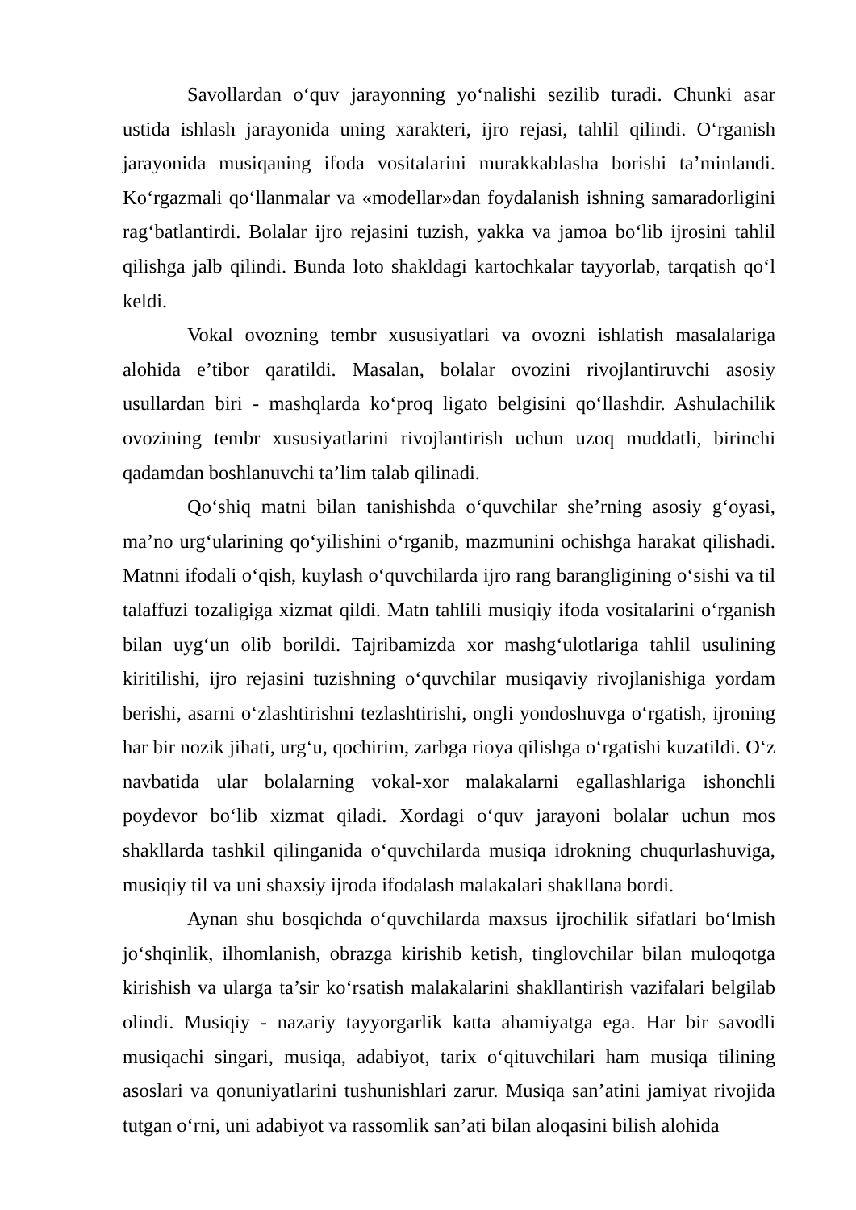Savollardan o‘quv jarayonning yo‘nalishi sezilib turadi. Chunki asar ustida ishlash jarayonida uning xarakteri, ijro rejasi, tahlil qilindi. O‘rganish jarayonida musiqaning ifoda vositalarini murakkablasha borishi ta’minlandi. Ko‘rgazmali qo‘llanmalar va «modellar»dan foydalanish ishning samaradorligini rag‘batlantirdi. Bolalar ijro rejasini tuzish, yakka va jamoa bo‘lib ijrosini tahlil qilishga jalb qilindi. Bunda loto shakldagi kartochkalar tayyorlab, tarqatish qo‘l keldi.
Vokal ovozning tembr xususiyatlari va ovozni ishlatish masalalariga alohida e’tibor qaratildi. Masalan, bolalar ovozini rivojlantiruvchi asosiy usullardan biri - mashqlarda ko‘proq ligato belgisini qo‘llashdir. Ashulachilik ovozining tembr xususiyatlarini rivojlantirish uchun uzoq muddatli, birinchi qadamdan boshlanuvchi ta’lim talab qilinadi.
Qo‘shiq matni bilan tanishishda o‘quvchilar she’rning asosiy g‘oyasi, ma’no urg‘ularining qo‘yilishini o‘rganib, mazmunini ochishga harakat qilishadi. Matnni ifodali o‘qish, kuylash o‘quvchilarda ijro rang barangligining o‘sishi va til talaffuzi tozaligiga xizmat qildi. Matn tahlili musiqiy ifoda vositalarini o‘rganish bilan uyg‘un olib borildi. Tajribamizda xor mashg‘ulotlariga tahlil usulining kiritilishi, ijro rejasini tuzishning o‘quvchilar musiqaviy rivojlanishiga yordam berishi, asarni o‘zlashtirishni tezlashtirishi, ongli yondoshuvga o‘rgatish, ijroning har bir nozik jihati, urg‘u, qochirim, zarbga rioya qilishga o‘rgatishi kuzatildi. O‘z navbatida ular bolalarning vokal-xor malakalarni egallashlariga ishonchli poydevor bo‘lib xizmat qiladi. Xordagi o‘quv jarayoni bolalar uchun mos shakllarda tashkil qilinganida o‘quvchilarda musiqa idrokning chuqurlashuviga, musiqiy til va uni shaxsiy ijroda ifodalash malakalari shakllana bordi.
Aynan shu bosqichda o‘quvchilarda maxsus ijrochilik sifatlari bo‘lmish jo‘shqinlik, ilhomlanish, obrazga kirishib ketish, tinglovchilar bilan muloqotga kirishish va ularga ta’sir ko‘rsatish malakalarini shakllantirish vazifalari belgilab olindi. Musiqiy - nazariy tayyorgarlik katta ahamiyatga ega. Har bir savodli musiqachi singari, musiqa, adabiyot, tarix o‘qituvchilari ham musiqa tilining asoslari va qonuniyatlarini tushunishlari zarur. Musiqa san’atini jamiyat rivojida tutgan o‘rni, uni adabiyot va rassomlik san’ati bilan aloqasini bilish alohida